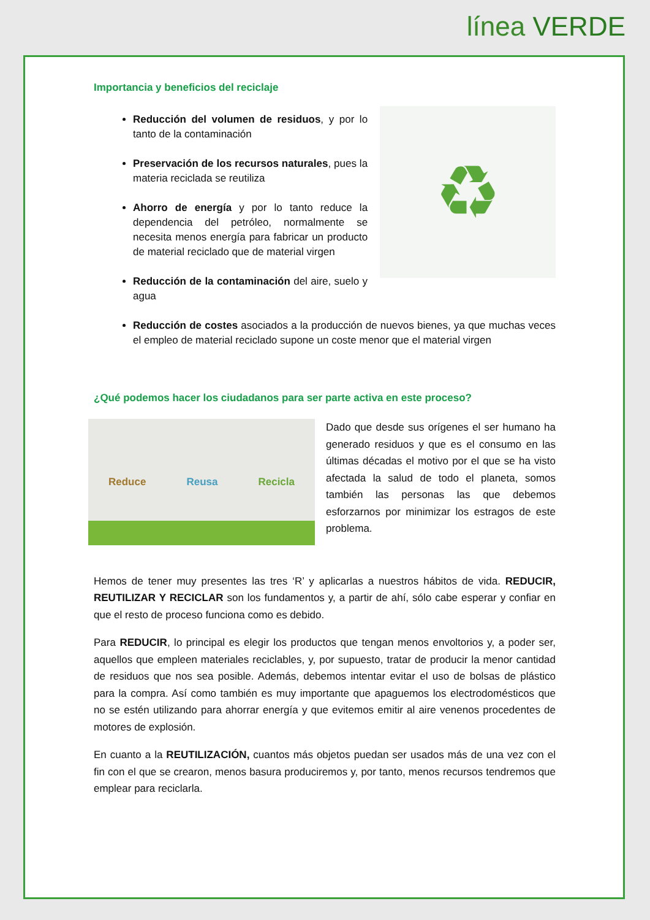línea VERDE
Importancia y beneficios del reciclaje
Reducción del volumen de residuos, y por lo tanto de la contaminación
Preservación de los recursos naturales, pues la materia reciclada se reutiliza
Ahorro de energía y por lo tanto reduce la dependencia del petróleo, normalmente se necesita menos energía para fabricar un producto de material reciclado que de material virgen
Reducción de la contaminación del aire, suelo y agua
♻
Reducción de costes asociados a la producción de nuevos bienes, ya que muchas veces el empleo de material reciclado supone un coste menor que el material virgen
¿Qué podemos hacer los ciudadanos para ser parte activa en este proceso?
Reduce Reusa Recicla
Dado que desde sus orígenes el ser humano ha generado residuos y que es el consumo en las últimas décadas el motivo por el que se ha visto afectada la salud de todo el planeta, somos también las personas las que debemos esforzarnos por minimizar los estragos de este problema.
Hemos de tener muy presentes las tres ‘R’ y aplicarlas a nuestros hábitos de vida. REDUCIR, REUTILIZAR Y RECICLAR son los fundamentos y, a partir de ahí, sólo cabe esperar y confiar en que el resto de proceso funciona como es debido.
Para REDUCIR, lo principal es elegir los productos que tengan menos envoltorios y, a poder ser, aquellos que empleen materiales reciclables, y, por supuesto, tratar de producir la menor cantidad de residuos que nos sea posible. Además, debemos intentar evitar el uso de bolsas de plástico para la compra. Así como también es muy importante que apaguemos los electrodomésticos que no se estén utilizando para ahorrar energía y que evitemos emitir al aire venenos procedentes de motores de explosión.
En cuanto a la REUTILIZACIÓN, cuantos más objetos puedan ser usados más de una vez con el fin con el que se crearon, menos basura produciremos y, por tanto, menos recursos tendremos que emplear para reciclarla.